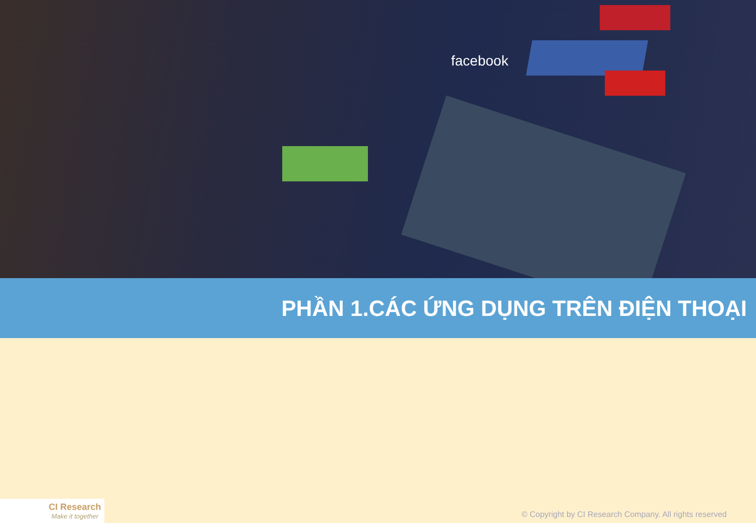facebook
PHẦN 1.CÁC ỨNG DỤNG TRÊN ĐIỆN THOẠI
CI Research
Make it together
© Copyright by CI Research Company. All rights reserved